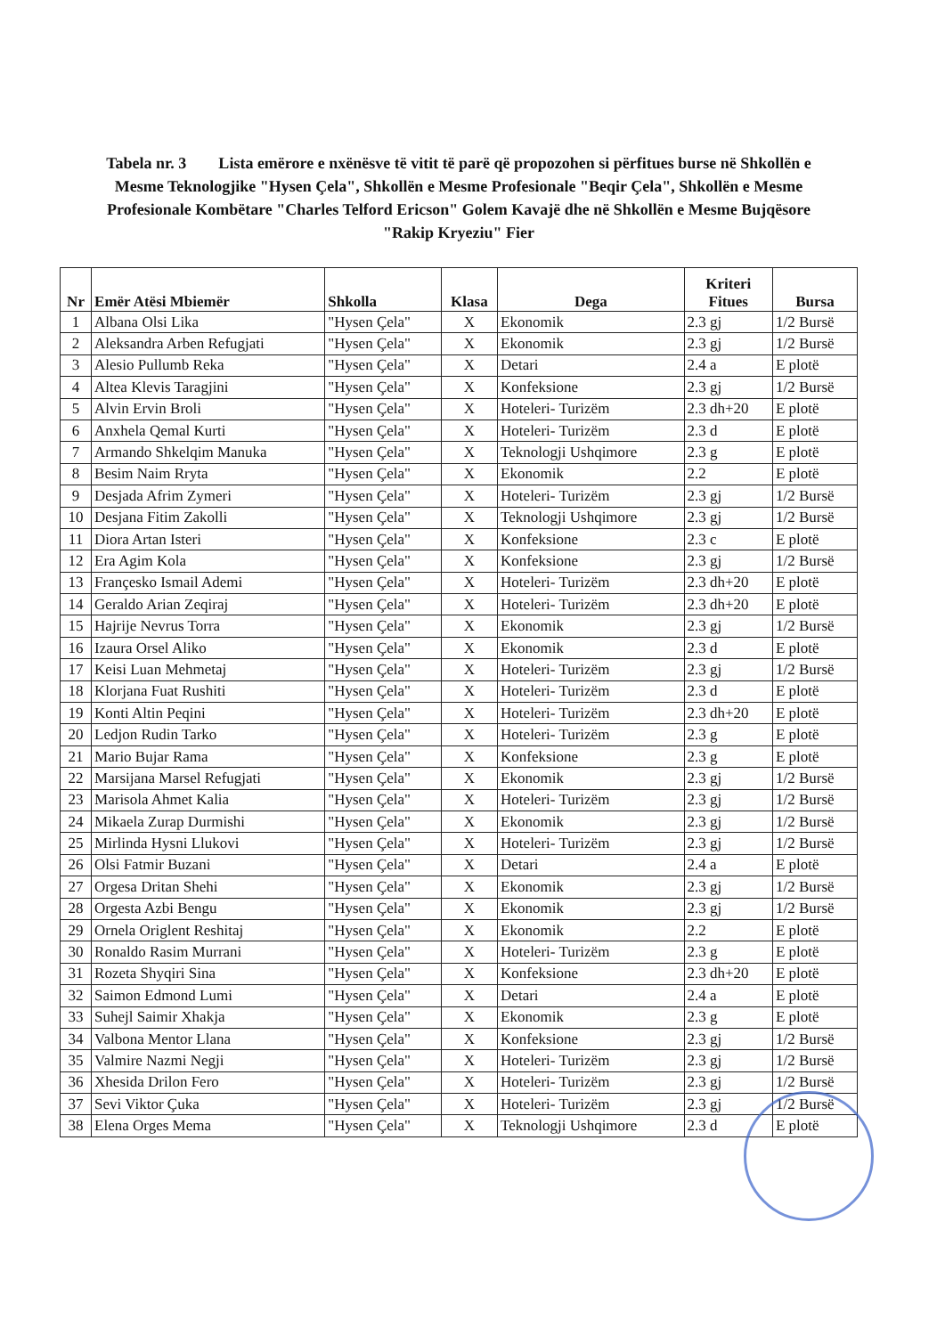Tabela nr. 3 Lista emërore e nxënësve të vitit të parë që propozohen si përfitues burse në Shkollën e Mesme Teknologjike "Hysen Çela", Shkollën e Mesme Profesionale "Beqir Çela", Shkollën e Mesme Profesionale Kombëtare "Charles Telford Ericson" Golem Kavajë dhe në Shkollën e Mesme Bujqësore "Rakip Kryeziu" Fier
| Nr | Emër Atësi Mbiemër | Shkolla | Klasa | Dega | Kriteri Fitues | Bursa |
| --- | --- | --- | --- | --- | --- | --- |
| 1 | Albana Olsi Lika | "Hysen Çela" | X | Ekonomik | 2.3 gj | 1/2 Bursë |
| 2 | Aleksandra Arben Refugjati | "Hysen Çela" | X | Ekonomik | 2.3 gj | 1/2 Bursë |
| 3 | Alesio Pullumb Reka | "Hysen Çela" | X | Detari | 2.4 a | E plotë |
| 4 | Altea Klevis Taragjini | "Hysen Çela" | X | Konfeksione | 2.3 gj | 1/2 Bursë |
| 5 | Alvin Ervin Broli | "Hysen Çela" | X | Hoteleri- Turizëm | 2.3 dh+20 | E plotë |
| 6 | Anxhela Qemal Kurti | "Hysen Çela" | X | Hoteleri- Turizëm | 2.3 d | E plotë |
| 7 | Armando Shkelqim Manuka | "Hysen Çela" | X | Teknologji Ushqimore | 2.3 g | E plotë |
| 8 | Besim Naim Rryta | "Hysen Çela" | X | Ekonomik | 2.2 | E plotë |
| 9 | Desjada Afrim Zymeri | "Hysen Çela" | X | Hoteleri- Turizëm | 2.3 gj | 1/2 Bursë |
| 10 | Desjana Fitim Zakolli | "Hysen Çela" | X | Teknologji Ushqimore | 2.3 gj | 1/2 Bursë |
| 11 | Diora Artan Isteri | "Hysen Çela" | X | Konfeksione | 2.3 c | E plotë |
| 12 | Era Agim Kola | "Hysen Çela" | X | Konfeksione | 2.3 gj | 1/2 Bursë |
| 13 | Françesko Ismail Ademi | "Hysen Çela" | X | Hoteleri- Turizëm | 2.3 dh+20 | E plotë |
| 14 | Geraldo Arian Zeqiraj | "Hysen Çela" | X | Hoteleri- Turizëm | 2.3 dh+20 | E plotë |
| 15 | Hajrije Nevrus Torra | "Hysen Çela" | X | Ekonomik | 2.3 gj | 1/2 Bursë |
| 16 | Izaura Orsel Aliko | "Hysen Çela" | X | Ekonomik | 2.3 d | E plotë |
| 17 | Keisi Luan Mehmetaj | "Hysen Çela" | X | Hoteleri- Turizëm | 2.3 gj | 1/2 Bursë |
| 18 | Klorjana Fuat Rushiti | "Hysen Çela" | X | Hoteleri- Turizëm | 2.3 d | E plotë |
| 19 | Konti Altin Peqini | "Hysen Çela" | X | Hoteleri- Turizëm | 2.3 dh+20 | E plotë |
| 20 | Ledjon Rudin Tarko | "Hysen Çela" | X | Hoteleri- Turizëm | 2.3 g | E plotë |
| 21 | Mario Bujar Rama | "Hysen Çela" | X | Konfeksione | 2.3 g | E plotë |
| 22 | Marsijana Marsel Refugjati | "Hysen Çela" | X | Ekonomik | 2.3 gj | 1/2 Bursë |
| 23 | Marisola Ahmet Kalia | "Hysen Çela" | X | Hoteleri- Turizëm | 2.3 gj | 1/2 Bursë |
| 24 | Mikaela Zurap Durmishi | "Hysen Çela" | X | Ekonomik | 2.3 gj | 1/2 Bursë |
| 25 | Mirlinda Hysni Llukovi | "Hysen Çela" | X | Hoteleri- Turizëm | 2.3 gj | 1/2 Bursë |
| 26 | Olsi Fatmir Buzani | "Hysen Çela" | X | Detari | 2.4 a | E plotë |
| 27 | Orgesa Dritan Shehi | "Hysen Çela" | X | Ekonomik | 2.3 gj | 1/2 Bursë |
| 28 | Orgesta Azbi Bengu | "Hysen Çela" | X | Ekonomik | 2.3 gj | 1/2 Bursë |
| 29 | Ornela Origlent Reshitaj | "Hysen Çela" | X | Ekonomik | 2.2 | E plotë |
| 30 | Ronaldo Rasim Murrani | "Hysen Çela" | X | Hoteleri- Turizëm | 2.3 g | E plotë |
| 31 | Rozeta Shyqiri Sina | "Hysen Çela" | X | Konfeksione | 2.3 dh+20 | E plotë |
| 32 | Saimon Edmond Lumi | "Hysen Çela" | X | Detari | 2.4 a | E plotë |
| 33 | Suhejl Saimir Xhakja | "Hysen Çela" | X | Ekonomik | 2.3 g | E plotë |
| 34 | Valbona Mentor Llana | "Hysen Çela" | X | Konfeksione | 2.3 gj | 1/2 Bursë |
| 35 | Valmire Nazmi Negji | "Hysen Çela" | X | Hoteleri- Turizëm | 2.3 gj | 1/2 Bursë |
| 36 | Xhesida Drilon Fero | "Hysen Çela" | X | Hoteleri- Turizëm | 2.3 gj | 1/2 Bursë |
| 37 | Sevi Viktor Çuka | "Hysen Çela" | X | Hoteleri- Turizëm | 2.3 gj | 1/2 Bursë |
| 38 | Elena Orges Mema | "Hysen Çela" | X | Teknologji Ushqimore | 2.3 d | E plotë |